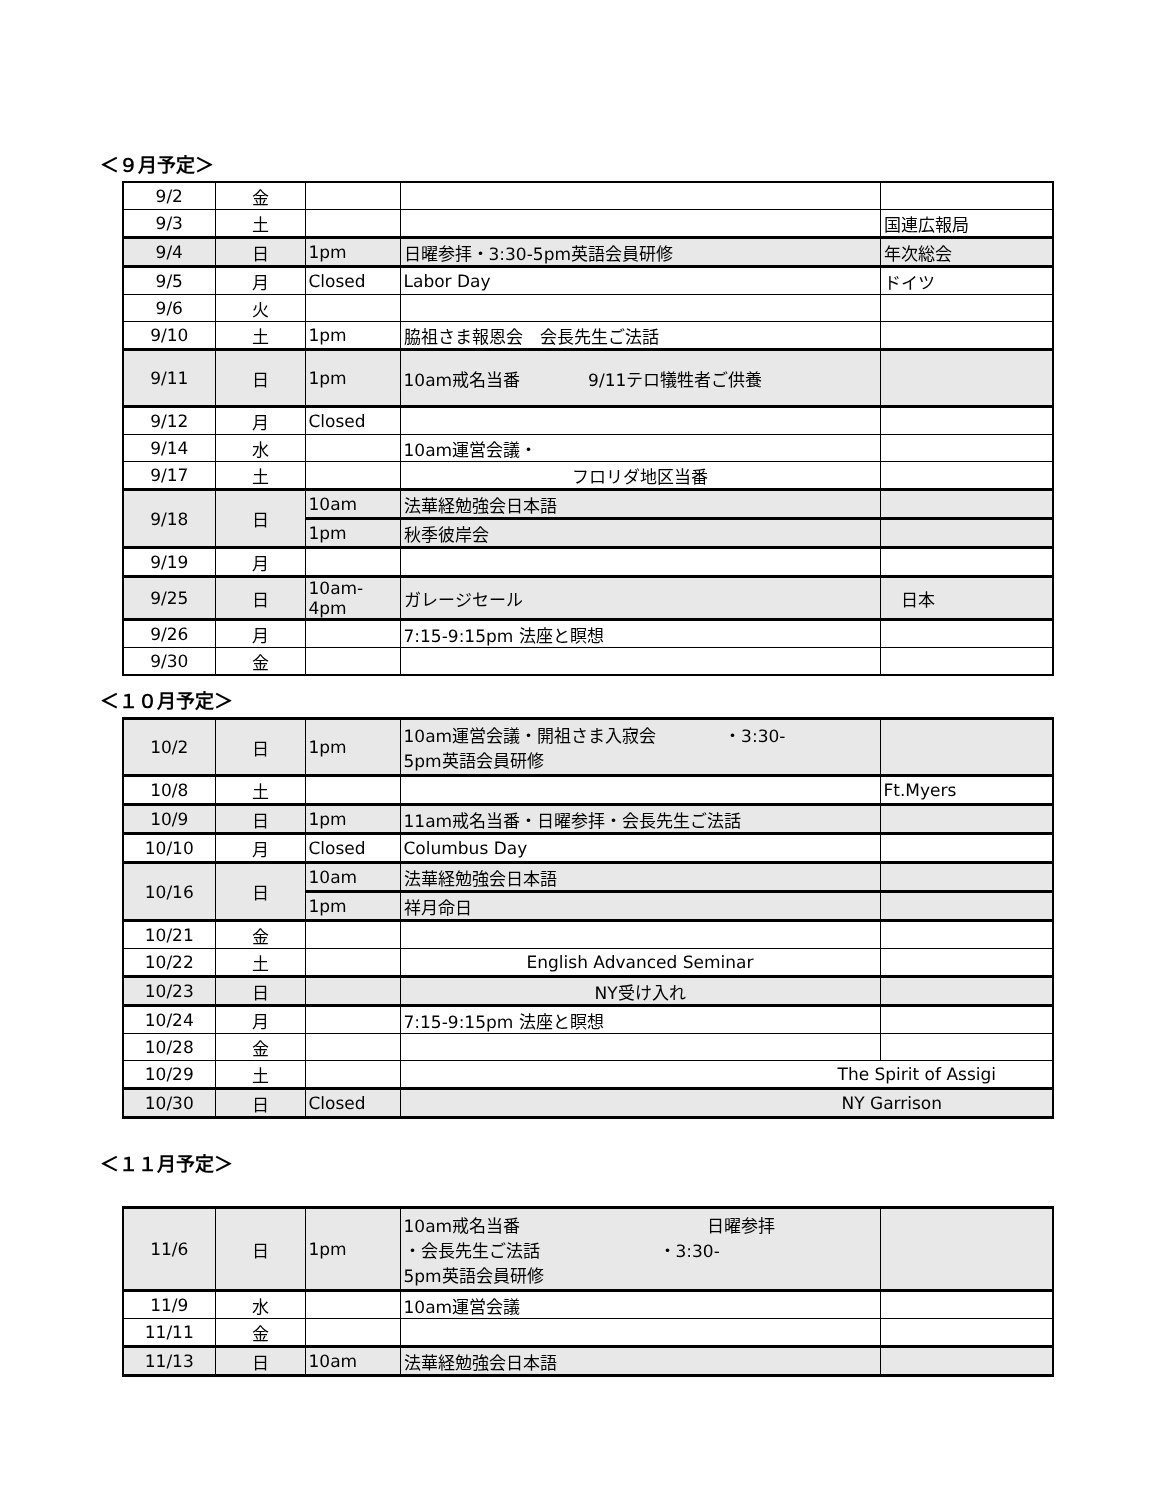＜９月予定＞
| 9/2 | 金 | | | |
| 9/3 | 土 | | | 国連広報局 |
| 9/4 | 日 | 1pm | 日曜参拝・3:30-5pm英語会員研修 | 年次総会 |
| 9/5 | 月 | Closed | Labor Day | ドイツ |
| 9/6 | 火 | | | |
| 9/10 | 土 | 1pm | 脇祖さま報恩会 会長先生ご法話 | |
| 9/11 | 日 | 1pm | 10am戒名当番 9/11テロ犠牲者ご供養 | |
| 9/12 | 月 | Closed | | |
| 9/14 | 水 | | 10am運営会議・ | |
| 9/17 | 土 | | フロリダ地区当番 | |
| 9/18 | 日 | 10am | 法華経勉強会日本語 | |
| | | 1pm | 秋季彼岸会 | |
| 9/19 | 月 | | | |
| 9/25 | 日 | 10am-4pm | ガレージセール | 日本 |
| 9/26 | 月 | | 7:15-9:15pm 法座と瞑想 | |
| 9/30 | 金 | | | |
＜１０月予定＞
| 10/2 | 日 | 1pm | 10am運営会議・開祖さま入寂会 ・3:30- 5pm英語会員研修 | |
| 10/8 | 土 | | | Ft.Myers |
| 10/9 | 日 | 1pm | 11am戒名当番・日曜参拝・会長先生ご法話 | |
| 10/10 | 月 | Closed | Columbus Day | |
| 10/16 | 日 | 10am | 法華経勉強会日本語 | |
| | | 1pm | 祥月命日 | |
| 10/21 | 金 | | | |
| 10/22 | 土 | | English Advanced Seminar | |
| 10/23 | 日 | | NY受け入れ | |
| 10/24 | 月 | | 7:15-9:15pm 法座と瞑想 | |
| 10/28 | 金 | | | |
| 10/29 | 土 | | The Spirit of Assigi | |
| 10/30 | 日 | Closed | NY Garrison | |
＜１１月予定＞
| 11/6 | 日 | 1pm | 10am戒名当番 日曜参拝 ・会長先生ご法話 ・3:30- 5pm英語会員研修 | |
| 11/9 | 水 | | 10am運営会議 | |
| 11/11 | 金 | | | |
| 11/13 | 日 | 10am | 法華経勉強会日本語 | |